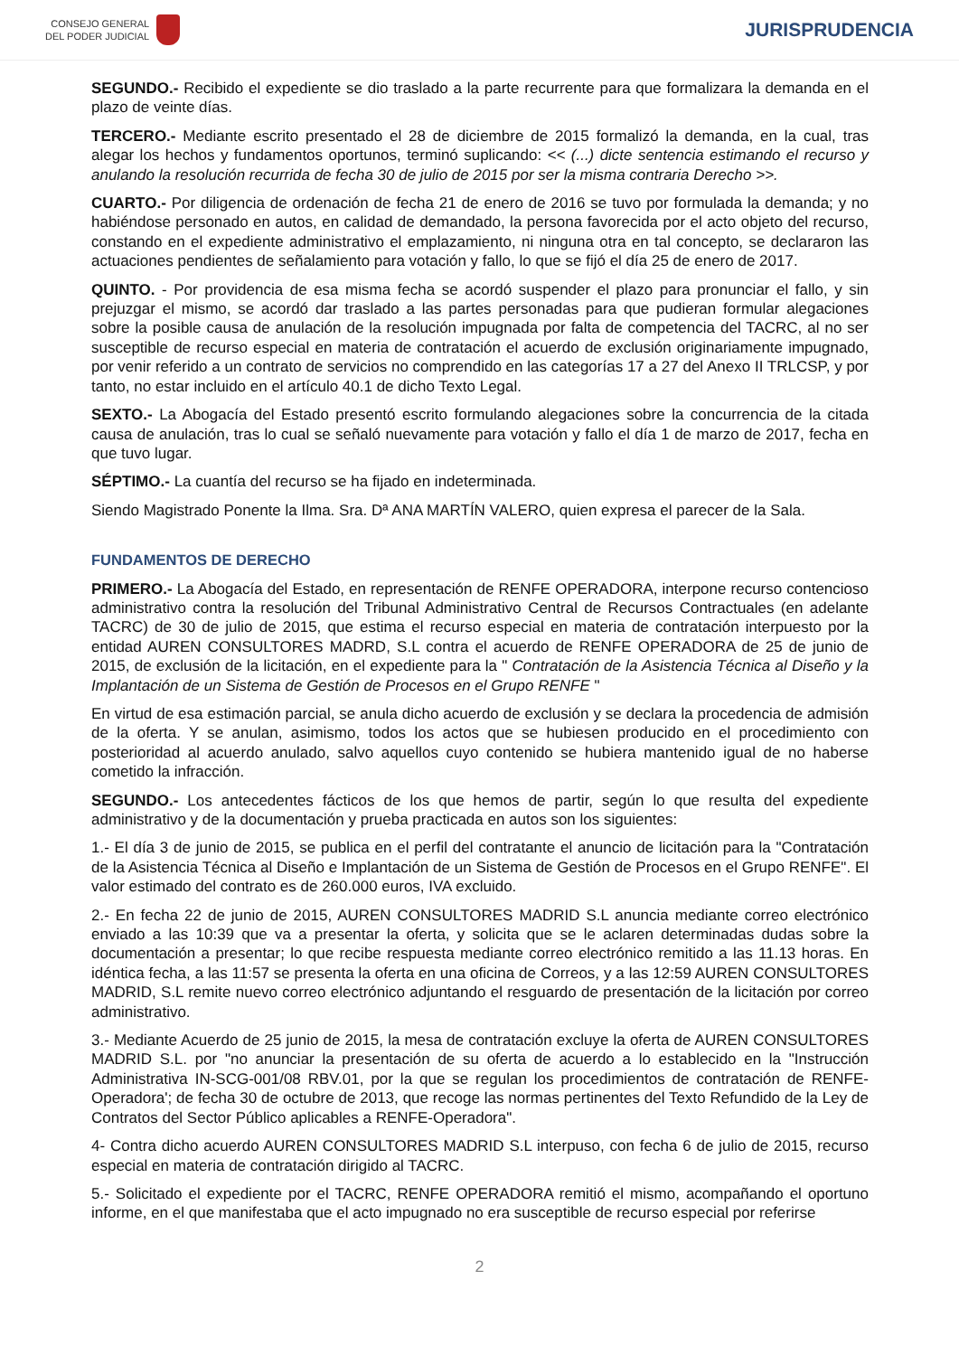CONSEJO GENERAL
DEL PODER JUDICIAL
JURISPRUDENCIA
SEGUNDO.- Recibido el expediente se dio traslado a la parte recurrente para que formalizara la demanda en el plazo de veinte días.
TERCERO.- Mediante escrito presentado el 28 de diciembre de 2015 formalizó la demanda, en la cual, tras alegar los hechos y fundamentos oportunos, terminó suplicando: << (...) dicte sentencia estimando el recurso y anulando la resolución recurrida de fecha 30 de julio de 2015 por ser la misma contraria Derecho >>.
CUARTO.- Por diligencia de ordenación de fecha 21 de enero de 2016 se tuvo por formulada la demanda; y no habiéndose personado en autos, en calidad de demandado, la persona favorecida por el acto objeto del recurso, constando en el expediente administrativo el emplazamiento, ni ninguna otra en tal concepto, se declararon las actuaciones pendientes de señalamiento para votación y fallo, lo que se fijó el día 25 de enero de 2017.
QUINTO. - Por providencia de esa misma fecha se acordó suspender el plazo para pronunciar el fallo, y sin prejuzgar el mismo, se acordó dar traslado a las partes personadas para que pudieran formular alegaciones sobre la posible causa de anulación de la resolución impugnada por falta de competencia del TACRC, al no ser susceptible de recurso especial en materia de contratación el acuerdo de exclusión originariamente impugnado, por venir referido a un contrato de servicios no comprendido en las categorías 17 a 27 del Anexo II TRLCSP, y por tanto, no estar incluido en el artículo 40.1 de dicho Texto Legal.
SEXTO.- La Abogacía del Estado presentó escrito formulando alegaciones sobre la concurrencia de la citada causa de anulación, tras lo cual se señaló nuevamente para votación y fallo el día 1 de marzo de 2017, fecha en que tuvo lugar.
SÉPTIMO.- La cuantía del recurso se ha fijado en indeterminada.
Siendo Magistrado Ponente la Ilma. Sra. Dª ANA MARTÍN VALERO, quien expresa el parecer de la Sala.
FUNDAMENTOS DE DERECHO
PRIMERO.- La Abogacía del Estado, en representación de RENFE OPERADORA, interpone recurso contencioso administrativo contra la resolución del Tribunal Administrativo Central de Recursos Contractuales (en adelante TACRC) de 30 de julio de 2015, que estima el recurso especial en materia de contratación interpuesto por la entidad AUREN CONSULTORES MADRD, S.L contra el acuerdo de RENFE OPERADORA de 25 de junio de 2015, de exclusión de la licitación, en el expediente para la " Contratación de la Asistencia Técnica al Diseño y la Implantación de un Sistema de Gestión de Procesos en el Grupo RENFE "
En virtud de esa estimación parcial, se anula dicho acuerdo de exclusión y se declara la procedencia de admisión de la oferta. Y se anulan, asimismo, todos los actos que se hubiesen producido en el procedimiento con posterioridad al acuerdo anulado, salvo aquellos cuyo contenido se hubiera mantenido igual de no haberse cometido la infracción.
SEGUNDO.- Los antecedentes fácticos de los que hemos de partir, según lo que resulta del expediente administrativo y de la documentación y prueba practicada en autos son los siguientes:
1.- El día 3 de junio de 2015, se publica en el perfil del contratante el anuncio de licitación para la "Contratación de la Asistencia Técnica al Diseño e Implantación de un Sistema de Gestión de Procesos en el Grupo RENFE". El valor estimado del contrato es de 260.000 euros, IVA excluido.
2.- En fecha 22 de junio de 2015, AUREN CONSULTORES MADRID S.L anuncia mediante correo electrónico enviado a las 10:39 que va a presentar la oferta, y solicita que se le aclaren determinadas dudas sobre la documentación a presentar; lo que recibe respuesta mediante correo electrónico remitido a las 11.13 horas. En idéntica fecha, a las 11:57 se presenta la oferta en una oficina de Correos, y a las 12:59 AUREN CONSULTORES MADRID, S.L remite nuevo correo electrónico adjuntando el resguardo de presentación de la licitación por correo administrativo.
3.- Mediante Acuerdo de 25 junio de 2015, la mesa de contratación excluye la oferta de AUREN CONSULTORES MADRID S.L. por "no anunciar la presentación de su oferta de acuerdo a lo establecido en la "Instrucción Administrativa IN-SCG-001/08 RBV.01, por la que se regulan los procedimientos de contratación de RENFE-Operadora'; de fecha 30 de octubre de 2013, que recoge las normas pertinentes del Texto Refundido de la Ley de Contratos del Sector Público aplicables a RENFE-Operadora".
4- Contra dicho acuerdo AUREN CONSULTORES MADRID S.L interpuso, con fecha 6 de julio de 2015, recurso especial en materia de contratación dirigido al TACRC.
5.- Solicitado el expediente por el TACRC, RENFE OPERADORA remitió el mismo, acompañando el oportuno informe, en el que manifestaba que el acto impugnado no era susceptible de recurso especial por referirse
2